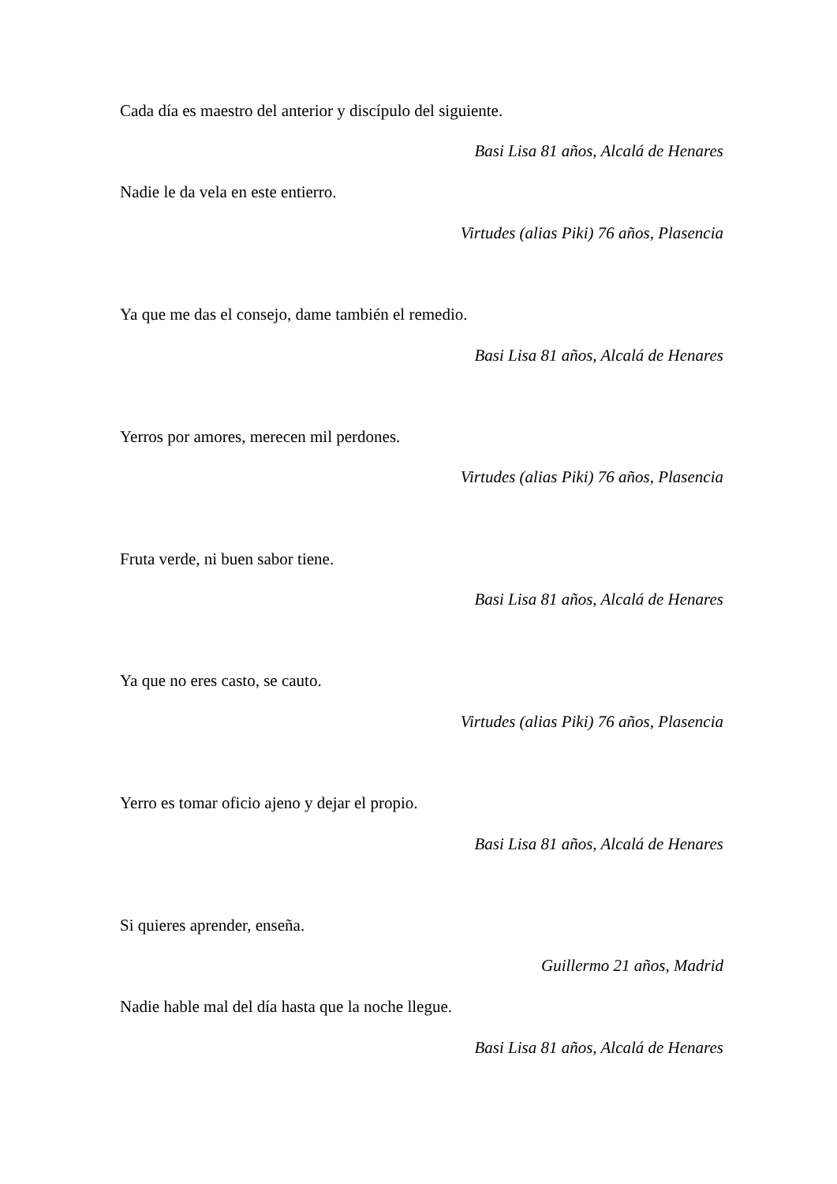Cada día es maestro del anterior y discípulo del siguiente.
Basi Lisa 81 años, Alcalá de Henares
Nadie le da vela en este entierro.
Virtudes (alias Piki) 76 años, Plasencia
Ya que me das el consejo, dame también el remedio.
Basi Lisa 81 años, Alcalá de Henares
Yerros por amores, merecen mil perdones.
Virtudes (alias Piki) 76 años, Plasencia
Fruta verde, ni buen sabor tiene.
Basi Lisa 81 años, Alcalá de Henares
Ya que no eres casto, se cauto.
Virtudes (alias Piki) 76 años, Plasencia
Yerro es tomar oficio ajeno y dejar el propio.
Basi Lisa 81 años, Alcalá de Henares
Si quieres aprender, enseña.
Guillermo 21 años, Madrid
Nadie hable mal del día hasta que la noche llegue.
Basi Lisa 81 años, Alcalá de Henares